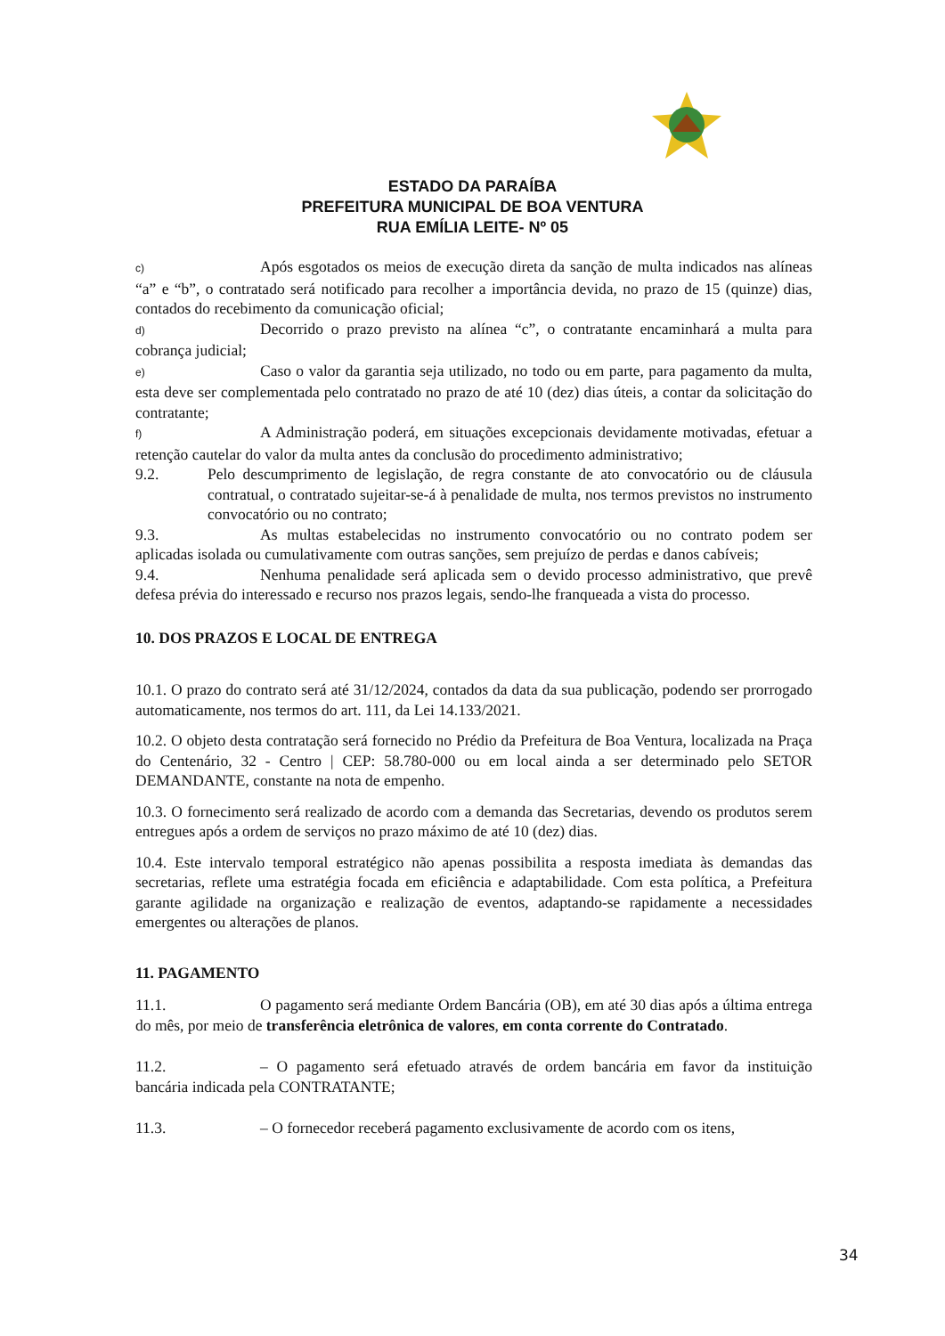ESTADO DA PARAÍBA
PREFEITURA MUNICIPAL DE BOA VENTURA
RUA EMÍLIA LEITE- Nº 05
c) Após esgotados os meios de execução direta da sanção de multa indicados nas alíneas “a” e “b”, o contratado será notificado para recolher a importância devida, no prazo de 15 (quinze) dias, contados do recebimento da comunicação oficial;
d) Decorrido o prazo previsto na alínea “c”, o contratante encaminhará a multa para cobrança judicial;
e) Caso o valor da garantia seja utilizado, no todo ou em parte, para pagamento da multa, esta deve ser complementada pelo contratado no prazo de até 10 (dez) dias úteis, a contar da solicitação do contratante;
f) A Administração poderá, em situações excepcionais devidamente motivadas, efetuar a retenção cautelar do valor da multa antes da conclusão do procedimento administrativo;
9.2. Pelo descumprimento de legislação, de regra constante de ato convocatório ou de cláusula contratual, o contratado sujeitar-se-á à penalidade de multa, nos termos previstos no instrumento convocatório ou no contrato;
9.3. As multas estabelecidas no instrumento convocatório ou no contrato podem ser aplicadas isolada ou cumulativamente com outras sanções, sem prejuízo de perdas e danos cabíveis;
9.4. Nenhuma penalidade será aplicada sem o devido processo administrativo, que prevê defesa prévia do interessado e recurso nos prazos legais, sendo-lhe franqueada a vista do processo.
10. DOS PRAZOS E LOCAL DE ENTREGA
10.1. O prazo do contrato será até 31/12/2024, contados da data da sua publicação, podendo ser prorrogado automaticamente, nos termos do art. 111, da Lei 14.133/2021.
10.2. O objeto desta contratação será fornecido no Prédio da Prefeitura de Boa Ventura, localizada na Praça do Centenário, 32 - Centro | CEP: 58.780-000 ou em local ainda a ser determinado pelo SETOR DEMANDANTE, constante na nota de empenho.
10.3. O fornecimento será realizado de acordo com a demanda das Secretarias, devendo os produtos serem entregues após a ordem de serviços no prazo máximo de até 10 (dez) dias.
10.4. Este intervalo temporal estratégico não apenas possibilita a resposta imediata às demandas das secretarias, reflete uma estratégia focada em eficiência e adaptabilidade. Com esta política, a Prefeitura garante agilidade na organização e realização de eventos, adaptando-se rapidamente a necessidades emergentes ou alterações de planos.
11. PAGAMENTO
11.1. O pagamento será mediante Ordem Bancária (OB), em até 30 dias após a última entrega do mês, por meio de transferência eletrônica de valores, em conta corrente do Contratado.
11.2. – O pagamento será efetuado através de ordem bancária em favor da instituição bancária indicada pela CONTRATANTE;
11.3. – O fornecedor receberá pagamento exclusivamente de acordo com os itens,
34